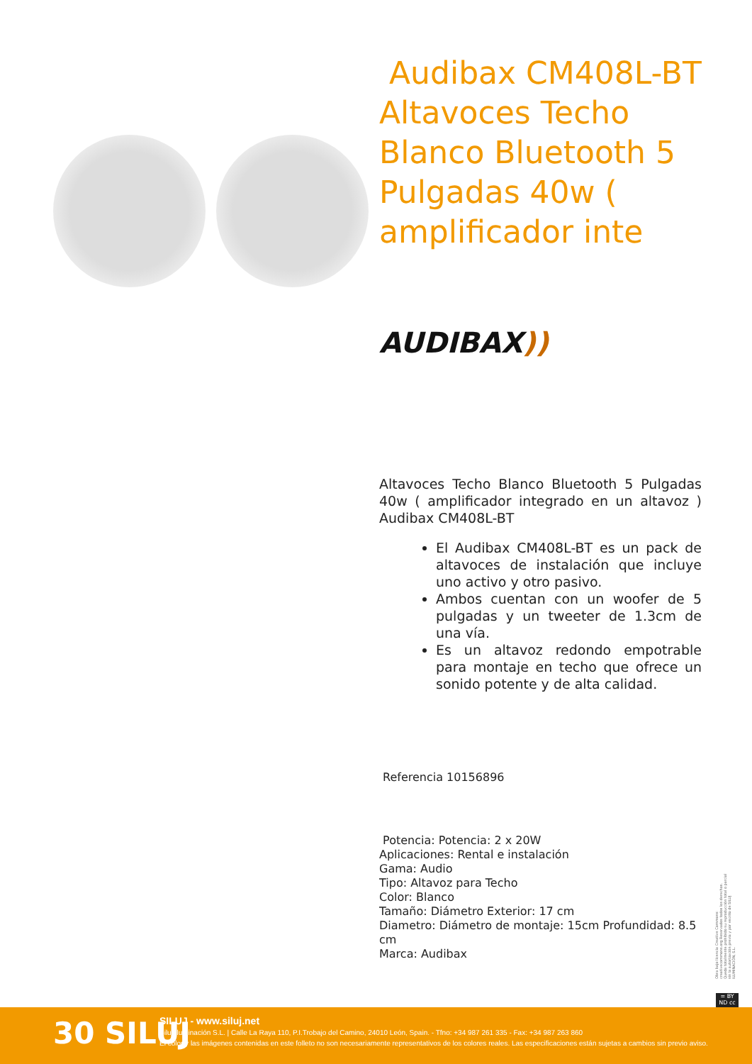Audibax CM408L-BT Altavoces Techo Blanco Bluetooth 5 Pulgadas 40w ( amplificador inte
AUDIBAX))
Altavoces Techo Blanco Bluetooth 5 Pulgadas 40w ( amplificador integrado en un altavoz ) Audibax CM408L-BT
El Audibax CM408L-BT es un pack de altavoces de instalación que incluye uno activo y otro pasivo.
Ambos cuentan con un woofer de 5 pulgadas y un tweeter de 1.3cm de una vía.
Es un altavoz redondo empotrable para montaje en techo que ofrece un sonido potente y de alta calidad.
Referencia 10156896
Potencia: Potencia: 2 x 20W
Aplicaciones: Rental e instalación
Gama: Audio
Tipo: Altavoz para Techo
Color: Blanco
Tamaño: Diámetro Exterior: 17 cm
Diametro: Diámetro de montaje: 15cm Profundidad: 8.5 cm
Marca: Audibax
Obra bajo licencia Creative Commons: creativecommons.org Reservados todos los derechos. Queda totalmente prohibido su reproducción total o parcial sin la autorización previa y por escrito de SILUJ ILUMINACIÓN, S.L.
= BY ND cc
30 SILUJ
SILUJ - www.siluj.net
Siluj Iluminación S.L. | Calle La Raya 110, P.I.Trobajo del Camino, 24010 León, Spain. - Tfno: +34 987 261 335 - Fax: +34 987 263 860
El color y las imágenes contenidas en este folleto no son necesariamente representativos de los colores reales. Las especificaciones están sujetas a cambios sin previo aviso.